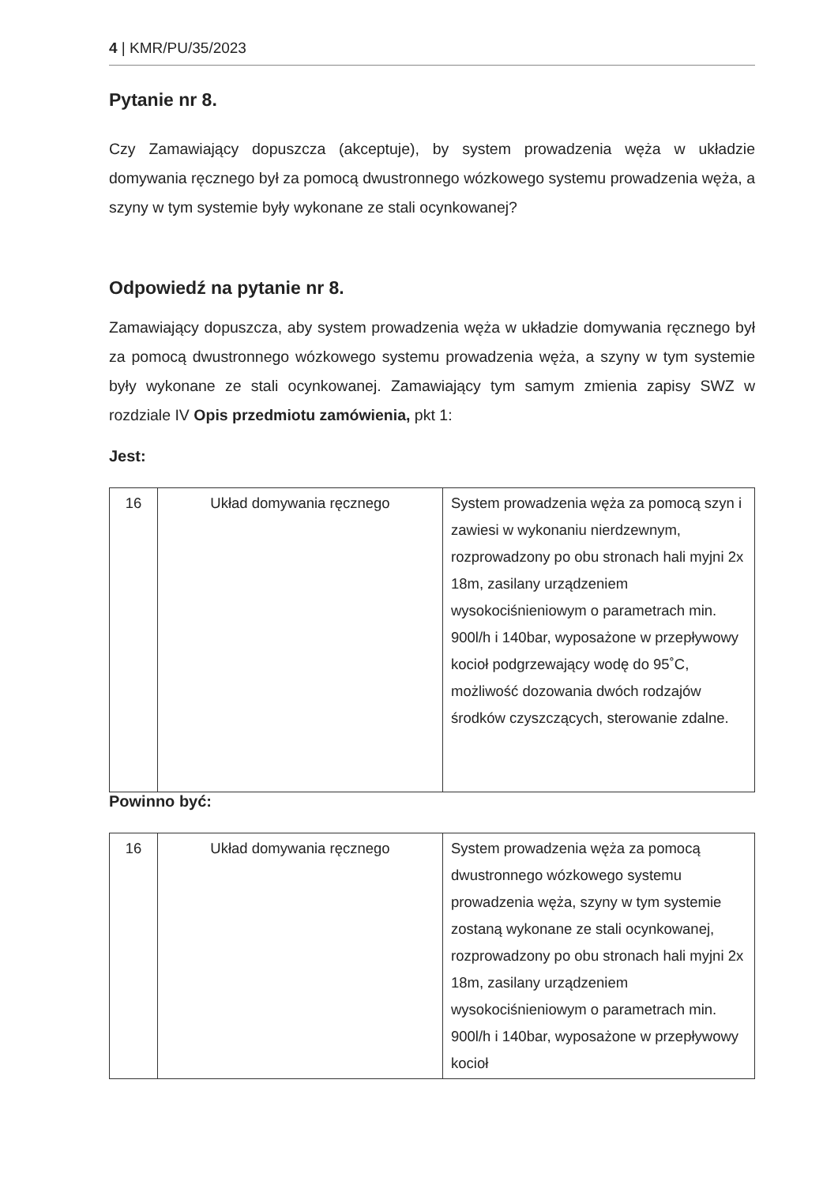4 | KMR/PU/35/2023
Pytanie nr 8.
Czy Zamawiający dopuszcza (akceptuje), by system prowadzenia węża w układzie domywania ręcznego był za pomocą dwustronnego wózkowego systemu prowadzenia węża, a szyny w tym systemie były wykonane ze stali ocynkowanej?
Odpowiedź na pytanie nr 8.
Zamawiający dopuszcza, aby system prowadzenia węża w układzie domywania ręcznego był za pomocą dwustronnego wózkowego systemu prowadzenia węża, a szyny w tym systemie były wykonane ze stali ocynkowanej. Zamawiający tym samym zmienia zapisy SWZ w rozdziale IV Opis przedmiotu zamówienia, pkt 1:
Jest:
| 16 | Układ domywania ręcznego | System prowadzenia węża za pomocą szyn i zawiesi w wykonaniu nierdzewnym, rozprowadzony po obu stronach hali myjni 2x 18m, zasilany urządzeniem wysokociśnieniowym o parametrach min. 900l/h i 140bar, wyposażone w przepływowy kocioł podgrzewający wodę do 95˚C, możliwość dozowania dwóch rodzajów środków czyszczących, sterowanie zdalne. |
Powinno być:
| 16 | Układ domywania ręcznego | System prowadzenia węża za pomocą dwustronnego wózkowego systemu prowadzenia węża, szyny w tym systemie zostaną wykonane ze stali ocynkowanej, rozprowadzony po obu stronach hali myjni 2x 18m, zasilany urządzeniem wysokociśnieniowym o parametrach min. 900l/h i 140bar, wyposażone w przepływowy kocioł |